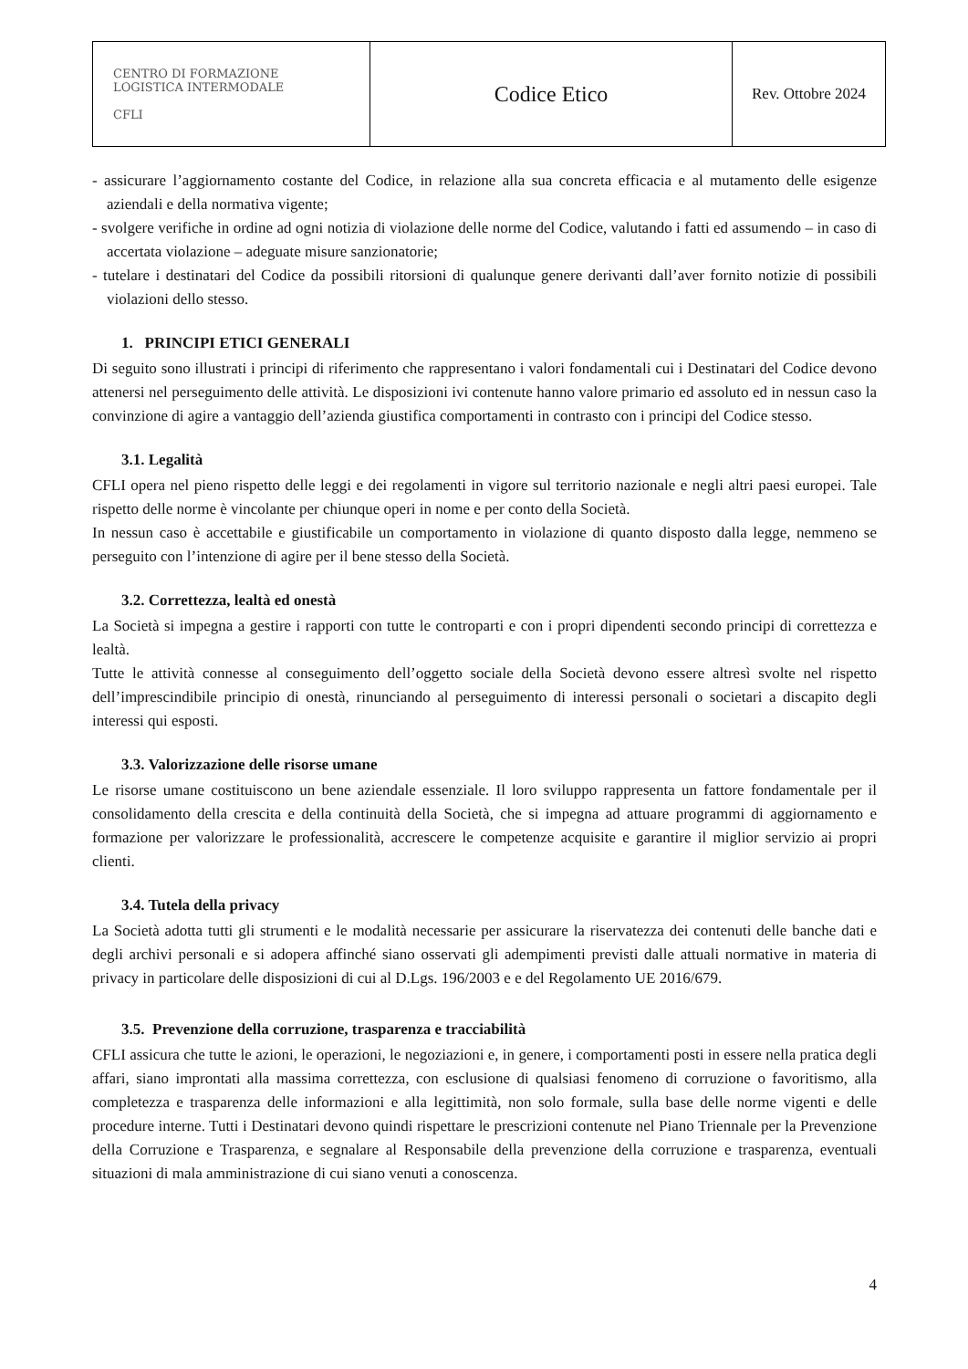| CENTRO DI FORMAZIONE LOGISTICA INTERMODALE CFLI | Codice Etico | Rev. Ottobre 2024 |
- assicurare l’aggiornamento costante del Codice, in relazione alla sua concreta efficacia e al mutamento delle esigenze aziendali e della normativa vigente;
- svolgere verifiche in ordine ad ogni notizia di violazione delle norme del Codice, valutando i fatti ed assumendo – in caso di accertata violazione – adeguate misure sanzionatorie;
- tutelare i destinatari del Codice da possibili ritorsioni di qualunque genere derivanti dall’aver fornito notizie di possibili violazioni dello stesso.
1. PRINCIPI ETICI GENERALI
Di seguito sono illustrati i principi di riferimento che rappresentano i valori fondamentali cui i Destinatari del Codice devono attenersi nel perseguimento delle attività. Le disposizioni ivi contenute hanno valore primario ed assoluto ed in nessun caso la convinzione di agire a vantaggio dell’azienda giustifica comportamenti in contrasto con i principi del Codice stesso.
3.1. Legalità
CFLI opera nel pieno rispetto delle leggi e dei regolamenti in vigore sul territorio nazionale e negli altri paesi europei. Tale rispetto delle norme è vincolante per chiunque operi in nome e per conto della Società.
In nessun caso è accettabile e giustificabile un comportamento in violazione di quanto disposto dalla legge, nemmeno se perseguito con l’intenzione di agire per il bene stesso della Società.
3.2. Correttezza, lealtà ed onestà
La Società si impegna a gestire i rapporti con tutte le controparti e con i propri dipendenti secondo principi di correttezza e lealtà.
Tutte le attività connesse al conseguimento dell’oggetto sociale della Società devono essere altresì svolte nel rispetto dell’imprescindibile principio di onestà, rinunciando al perseguimento di interessi personali o societari a discapito degli interessi qui esposti.
3.3. Valorizzazione delle risorse umane
Le risorse umane costituiscono un bene aziendale essenziale. Il loro sviluppo rappresenta un fattore fondamentale per il consolidamento della crescita e della continuità della Società, che si impegna ad attuare programmi di aggiornamento e formazione per valorizzare le professionalità, accrescere le competenze acquisite e garantire il miglior servizio ai propri clienti.
3.4. Tutela della privacy
La Società adotta tutti gli strumenti e le modalità necessarie per assicurare la riservatezza dei contenuti delle banche dati e degli archivi personali e si adopera affinché siano osservati gli adempimenti previsti dalle attuali normative in materia di privacy in particolare delle disposizioni di cui al D.Lgs. 196/2003 e e del Regolamento UE 2016/679.
3.5. Prevenzione della corruzione, trasparenza e tracciabilità
CFLI assicura che tutte le azioni, le operazioni, le negoziazioni e, in genere, i comportamenti posti in essere nella pratica degli affari, siano improntati alla massima correttezza, con esclusione di qualsiasi fenomeno di corruzione o favoritismo, alla completezza e trasparenza delle informazioni e alla legittimità, non solo formale, sulla base delle norme vigenti e delle procedure interne. Tutti i Destinatari devono quindi rispettare le prescrizioni contenute nel Piano Triennale per la Prevenzione della Corruzione e Trasparenza, e segnalare al Responsabile della prevenzione della corruzione e trasparenza, eventuali situazioni di mala amministrazione di cui siano venuti a conoscenza.
4